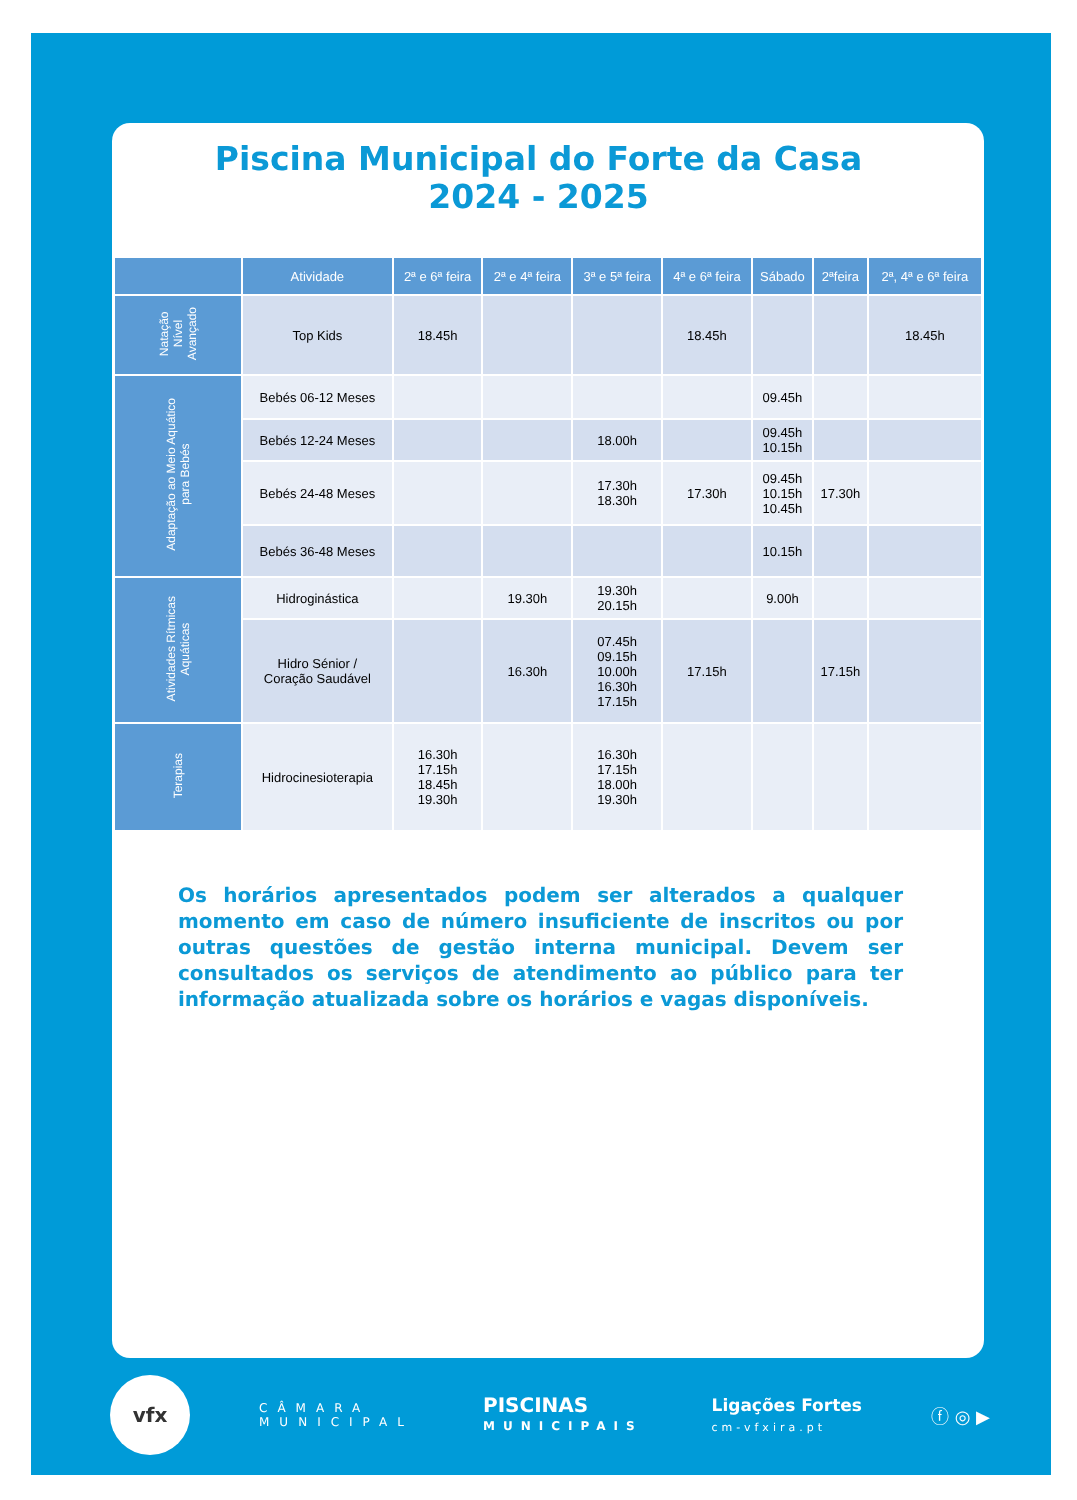Piscina Municipal do Forte da Casa
2024 - 2025
| | Atividade | 2ª e 6ª feira | 2ª e 4ª feira | 3ª e 5ª feira | 4ª e 6ª feira | Sábado | 2ªfeira | 2ª, 4ª e 6ª feira |
| --- | --- | --- | --- | --- | --- | --- | --- | --- |
| Natação Nível Avançado | Top Kids | 18.45h | | | 18.45h | | | 18.45h |
| Adaptação ao Meio Aquático para Bebés | Bebés 06-12 Meses | | | | | 09.45h | | |
| | Bebés 12-24 Meses | | | 18.00h | | 09.45h 10.15h | | |
| | Bebés 24-48 Meses | | | 17.30h 18.30h | 17.30h | 09.45h 10.15h 10.45h | 17.30h | |
| | Bebés 36-48 Meses | | | | | 10.15h | | |
| Atividades Rítmicas Aquáticas | Hidroginástica | | 19.30h | 19.30h 20.15h | | 9.00h | | |
| | Hidro Sénior / Coração Saudável | | 16.30h | 07.45h 09.15h 10.00h 16.30h 17.15h | 17.15h | | 17.15h | |
| Terapias | Hidrocinesioterapia | 16.30h 17.15h 18.45h 19.30h | | 16.30h 17.15h 18.00h 19.30h | | | | |
Os horários apresentados podem ser alterados a qualquer momento em caso de número insuficiente de inscritos ou por outras questões de gestão interna municipal. Devem ser consultados os serviços de atendimento ao público para ter informação atualizada sobre os horários e vagas disponíveis.
vfx
CÂMARA
MUNICIPAL
PISCINAS
MUNICIPAIS
Ligações Fortes
cm-vfxira.pt
ⓕ ◎ ▶